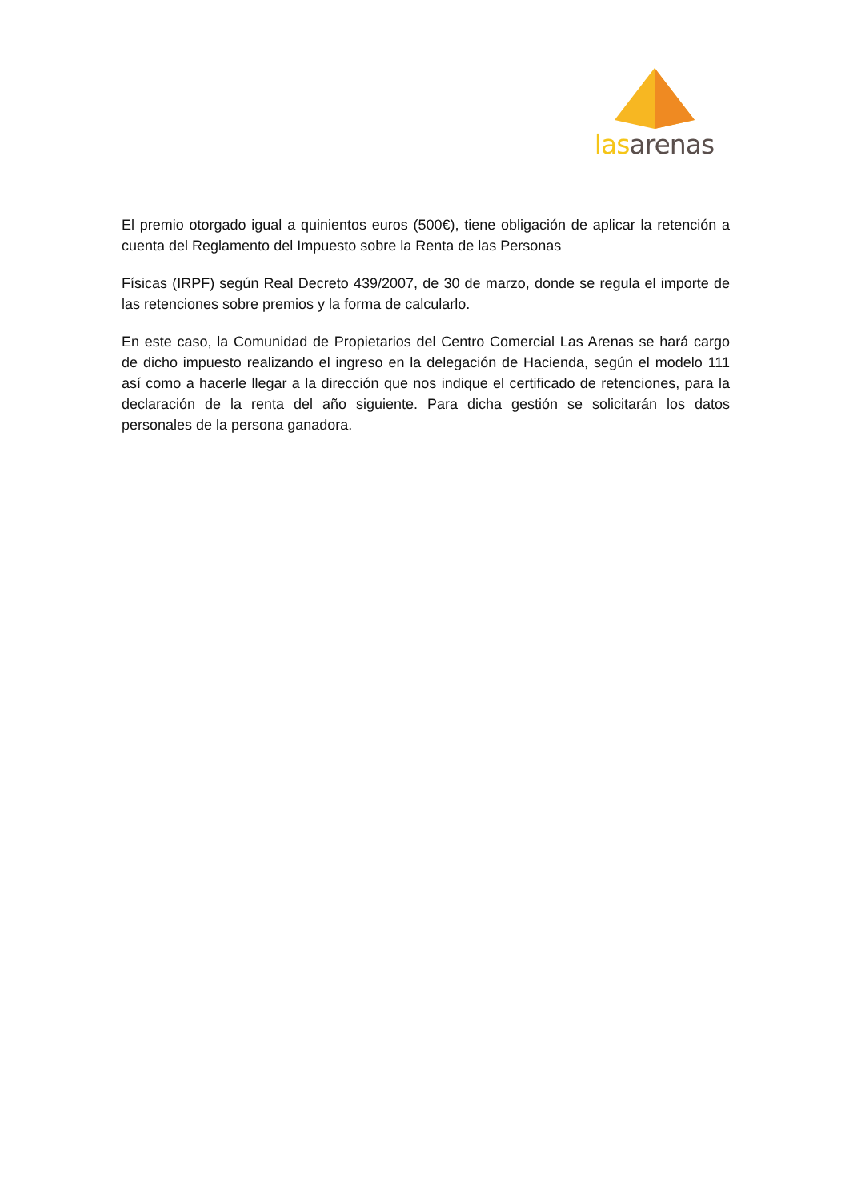las arenas
El premio otorgado igual a quinientos euros (500€), tiene obligación de aplicar la retención a cuenta del Reglamento del Impuesto sobre la Renta de las Personas
Físicas (IRPF) según Real Decreto 439/2007, de 30 de marzo, donde se regula el importe de las retenciones sobre premios y la forma de calcularlo.
En este caso, la Comunidad de Propietarios del Centro Comercial Las Arenas se hará cargo de dicho impuesto realizando el ingreso en la delegación de Hacienda, según el modelo 111 así como a hacerle llegar a la dirección que nos indique el certificado de retenciones, para la declaración de la renta del año siguiente. Para dicha gestión se solicitarán los datos personales de la persona ganadora.